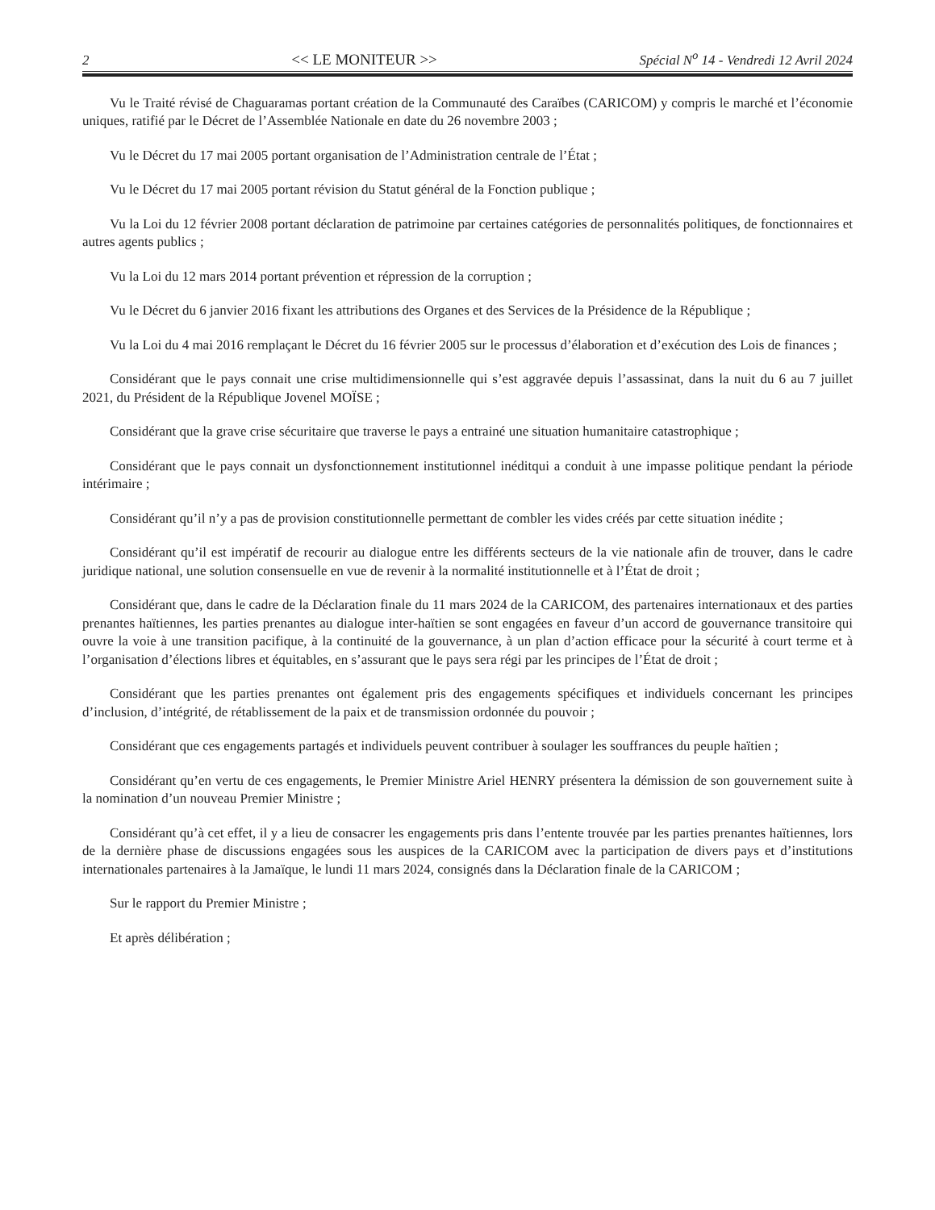2 << LE MONITEUR >> Spécial N<sup>o</sup> 14 - Vendredi 12 Avril 2024
Vu le Traité révisé de Chaguaramas portant création de la Communauté des Caraïbes (CARICOM) y compris le marché et l’économie uniques, ratifié par le Décret de l’Assemblée Nationale en date du 26 novembre 2003 ;
Vu le Décret du 17 mai 2005 portant organisation de l’Administration centrale de l’État ;
Vu le Décret du 17 mai 2005 portant révision du Statut général de la Fonction publique ;
Vu la Loi du 12 février 2008 portant déclaration de patrimoine par certaines catégories de personnalités politiques, de fonctionnaires et autres agents publics ;
Vu la Loi du 12 mars 2014 portant prévention et répression de la corruption ;
Vu le Décret du 6 janvier 2016 fixant les attributions des Organes et des Services de la Présidence de la République ;
Vu la Loi du 4 mai 2016 remplaçant le Décret du 16 février 2005 sur le processus d’élaboration et d’exécution des Lois de finances ;
Considérant que le pays connait une crise multidimensionnelle qui s’est aggravée depuis l’assassinat, dans la nuit du 6 au 7 juillet 2021, du Président de la République Jovenel MOÏSE ;
Considérant que la grave crise sécuritaire que traverse le pays a entrainé une situation humanitaire catastrophique ;
Considérant que le pays connait un dysfonctionnement institutionnel inéditqui a conduit à une impasse politique pendant la période intérimaire ;
Considérant qu’il n’y a pas de provision constitutionnelle permettant de combler les vides créés par cette situation inédite ;
Considérant qu’il est impératif de recourir au dialogue entre les différents secteurs de la vie nationale afin de trouver, dans le cadre juridique national, une solution consensuelle en vue de revenir à la normalité institutionnelle et à l’État de droit ;
Considérant que, dans le cadre de la Déclaration finale du 11 mars 2024 de la CARICOM, des partenaires internationaux et des parties prenantes haïtiennes, les parties prenantes au dialogue inter-haïtien se sont engagées en faveur d’un accord de gouvernance transitoire qui ouvre la voie à une transition pacifique, à la continuité de la gouvernance, à un plan d’action efficace pour la sécurité à court terme et à l’organisation d’élections libres et équitables, en s’assurant que le pays sera régi par les principes de l’État de droit ;
Considérant que les parties prenantes ont également pris des engagements spécifiques et individuels concernant les principes d’inclusion, d’intégrité, de rétablissement de la paix et de transmission ordonnée du pouvoir ;
Considérant que ces engagements partagés et individuels peuvent contribuer à soulager les souffrances du peuple haïtien ;
Considérant qu’en vertu de ces engagements, le Premier Ministre Ariel HENRY présentera la démission de son gouvernement suite à la nomination d’un nouveau Premier Ministre ;
Considérant qu’à cet effet, il y a lieu de consacrer les engagements pris dans l’entente trouvée par les parties prenantes haïtiennes, lors de la dernière phase de discussions engagées sous les auspices de la CARICOM avec la participation de divers pays et d’institutions internationales partenaires à la Jamaïque, le lundi 11 mars 2024, consignés dans la Déclaration finale de la CARICOM ;
Sur le rapport du Premier Ministre ;
Et après délibération ;